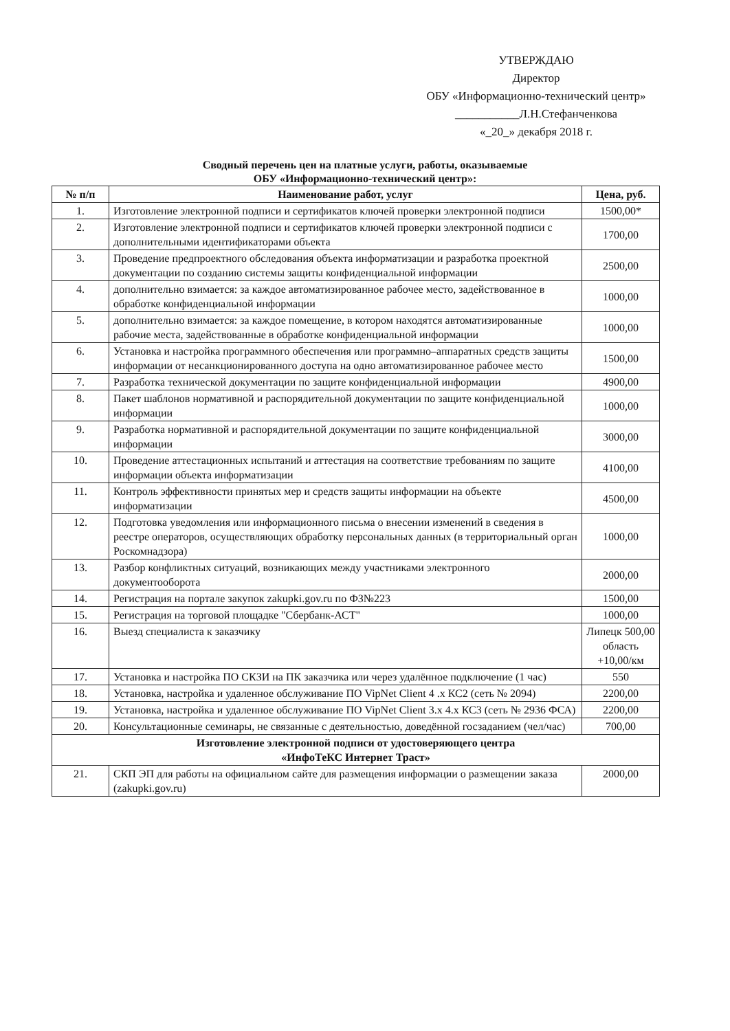УТВЕРЖДАЮ
Директор
ОБУ «Информационно-технический центр»
___________Л.Н.Стефанченкова
«_20_» декабря 2018 г.
Сводный перечень цен на платные услуги, работы, оказываемые
ОБУ «Информационно-технический центр»:
| № п/п | Наименование работ, услуг | Цена, руб. |
| --- | --- | --- |
| 1. | Изготовление электронной подписи и сертификатов ключей проверки электронной подписи | 1500,00* |
| 2. | Изготовление электронной подписи и сертификатов ключей проверки электронной подписи с дополнительными идентификаторами объекта | 1700,00 |
| 3. | Проведение предпроектного обследования объекта информатизации и разработка проектной документации по созданию системы защиты конфиденциальной информации | 2500,00 |
| 4. | дополнительно взимается: за каждое автоматизированное рабочее место, задействованное в обработке конфиденциальной информации | 1000,00 |
| 5. | дополнительно взимается: за каждое помещение, в котором находятся автоматизированные рабочие места, задействованные в обработке конфиденциальной информации | 1000,00 |
| 6. | Установка и настройка программного обеспечения или программно–аппаратных средств защиты информации от несанкционированного доступа на одно автоматизированное рабочее место | 1500,00 |
| 7. | Разработка технической документации по защите конфиденциальной информации | 4900,00 |
| 8. | Пакет шаблонов нормативной и распорядительной документации по защите конфиденциальной информации | 1000,00 |
| 9. | Разработка нормативной и распорядительной документации по защите конфиденциальной информации | 3000,00 |
| 10. | Проведение аттестационных испытаний и аттестация на соответствие требованиям по защите информации объекта информатизации | 4100,00 |
| 11. | Контроль эффективности принятых мер и средств защиты информации на объекте информатизации | 4500,00 |
| 12. | Подготовка уведомления или информационного письма о внесении изменений в сведения в реестре операторов, осуществляющих обработку персональных данных (в территориальный орган Роскомнадзора) | 1000,00 |
| 13. | Разбор конфликтных ситуаций, возникающих между участниками электронного документооборота | 2000,00 |
| 14. | Регистрация на портале закупок zakupki.gov.ru по ФЗ№223 | 1500,00 |
| 15. | Регистрация на торговой площадке "Сбербанк-АСТ" | 1000,00 |
| 16. | Выезд специалиста к заказчику | Липецк 500,00 область +10,00/км |
| 17. | Установка и настройка ПО СКЗИ на ПК заказчика или через удалённое подключение (1 час) | 550 |
| 18. | Установка, настройка и удаленное обслуживание ПО VipNet Client 4 .x КС2 (сеть № 2094) | 2200,00 |
| 19. | Установка, настройка и удаленное обслуживание ПО VipNet Client 3.x 4.x КС3 (сеть № 2936 ФСА) | 2200,00 |
| 20. | Консультационные семинары, не связанные с деятельностью, доведённой госзаданием (чел/час) | 700,00 |
| Изготовление электронной подписи от удостоверяющего центра «ИнфоТеКС Интернет Траст» | | |
| 21. | СКП ЭП для работы на официальном сайте для размещения информации о размещении заказа (zakupki.gov.ru) | 2000,00 |